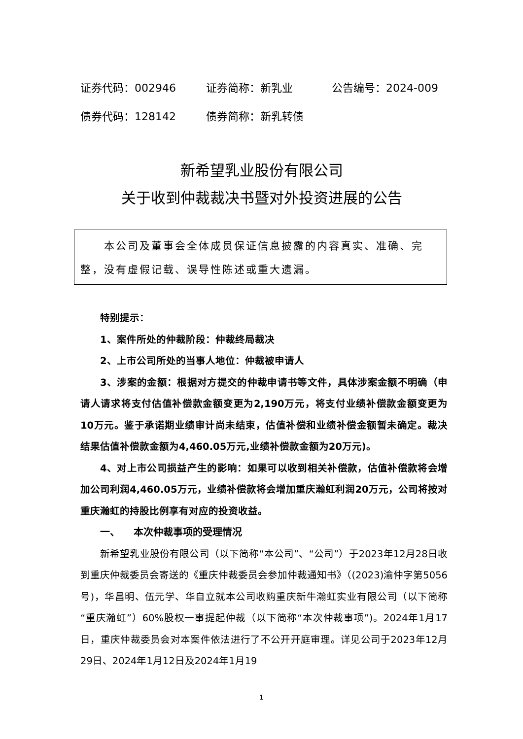证券代码：002946 证券简称：新乳业 公告编号：2024-009
债券代码：128142 债券简称：新乳转债
新希望乳业股份有限公司
关于收到仲裁裁决书暨对外投资进展的公告
本公司及董事会全体成员保证信息披露的内容真实、准确、完整，没有虚假记载、误导性陈述或重大遗漏。
特别提示：
1、案件所处的仲裁阶段：仲裁终局裁决
2、上市公司所处的当事人地位：仲裁被申请人
3、涉案的金额：根据对方提交的仲裁申请书等文件，具体涉案金额不明确（申请人请求将支付估值补偿款金额变更为2,190万元，将支付业绩补偿款金额变更为10万元。鉴于承诺期业绩审计尚未结束，估值补偿和业绩补偿金额暂未确定。裁决结果估值补偿款金额为4,460.05万元,业绩补偿款金额为20万元)。
4、对上市公司损益产生的影响：如果可以收到相关补偿款，估值补偿款将会增加公司利润4,460.05万元，业绩补偿款将会增加重庆瀚虹利润20万元，公司将按对重庆瀚虹的持股比例享有对应的投资收益。
一、 本次仲裁事项的受理情况
新希望乳业股份有限公司（以下简称“本公司”、“公司”）于2023年12月28日收到重庆仲裁委员会寄送的《重庆仲裁委员会参加仲裁通知书》（(2023)渝仲字第5056号)，华昌明、伍元学、华自立就本公司收购重庆新牛瀚虹实业有限公司（以下简称“重庆瀚虹”）60%股权一事提起仲裁（以下简称“本次仲裁事项”)。2024年1月17日，重庆仲裁委员会对本案件依法进行了不公开开庭审理。详见公司于2023年12月29日、2024年1月12日及2024年1月19
1